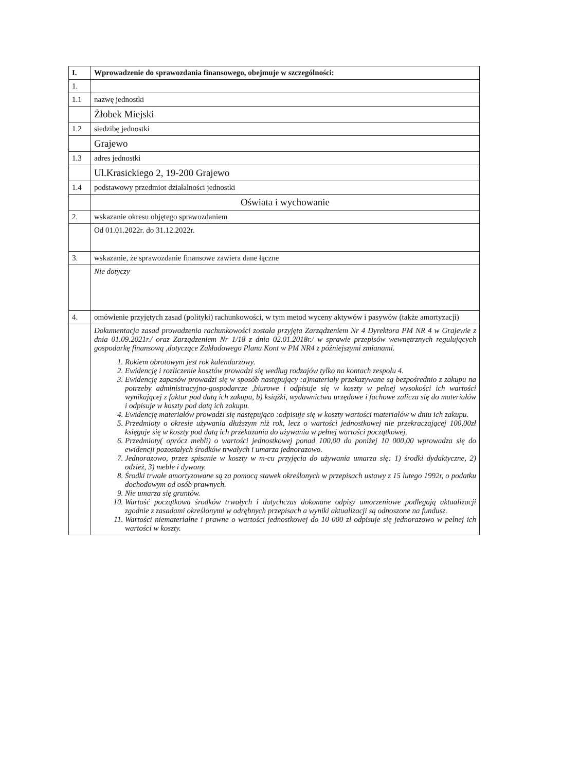| I. | Wprowadzenie do sprawozdania finansowego, obejmuje w szczególności: |
| 1. | |
| 1.1 | nazwę jednostki |
| | Żłobek Miejski |
| 1.2 | siedzibę jednostki |
| | Grajewo |
| 1.3 | adres jednostki |
| | Ul.Krasickiego 2, 19-200 Grajewo |
| 1.4 | podstawowy przedmiot działalności jednostki |
| | Oświata i wychowanie |
| 2. | wskazanie okresu objętego sprawozdaniem |
| | Od 01.01.2022r. do 31.12.2022r. |
| 3. | wskazanie, że sprawozdanie finansowe zawiera dane łączne |
| | Nie dotyczy |
| 4. | omówienie przyjętych zasad (polityki) rachunkowości, w tym metod wyceny aktywów i pasywów (także amortyzacji) |
| | Dokumentacja zasad prowadzenia rachunkowości została przyjęta Zarządzeniem Nr 4 Dyrektora PM NR 4 w Grajewie z dnia 01.09.2021r./ oraz Zarządzeniem Nr 1/18 z dnia 02.01.2018r./ w sprawie przepisów wewnętrznych regulujących gospodarkę finansową ,dotyczące Zakładowego Planu Kont w PM NR4 z późniejszymi zmianami. 1. Rokiem obrotowym jest rok kalendarzowy. 2. Ewidencję i rozliczenie kosztów prowadzi się według rodzajów tylko na kontach zespołu 4. 3. Ewidencję zapasów prowadzi się w sposób następujący :a)materiały przekazywane są bezpośrednio z zakupu na potrzeby administracyjno-gospodarcze ,biurowe i odpisuje się w koszty w pełnej wysokości ich wartości wynikającej z faktur pod datą ich zakupu, b) książki, wydawnictwa urzędowe i fachowe zalicza się do materiałów i odpisuje w koszty pod datą ich zakupu. 4. Ewidencję materiałów prowadzi się następująco :odpisuje się w koszty wartości materiałów w dniu ich zakupu. 5. Przedmioty o okresie używania dłuższym niż rok, lecz o wartości jednostkowej nie przekraczającej 100,00zł księguje się w koszty pod datą ich przekazania do używania w pełnej wartości początkowej. 6. Przedmioty( oprócz mebli) o wartości jednostkowej ponad 100,00 do poniżej 10 000,00 wprowadza się do ewidencji pozostałych środków trwałych i umarza jednorazowo. 7. Jednorazowo, przez spisanie w koszty w m-cu przyjęcia do używania umarza się: 1) środki dydaktyczne, 2) odzież, 3) meble i dywany. 8. Środki trwałe amortyzowane są za pomocą stawek określonych w przepisach ustawy z 15 lutego 1992r, o podatku dochodowym od osób prawnych. 9. Nie umarza się gruntów. 10. Wartość początkowa środków trwałych i dotychczas dokonane odpisy umorzeniowe podlegają aktualizacji zgodnie z zasadami określonymi w odrębnych przepisach a wyniki aktualizacji są odnoszone na fundusz. 11. Wartości niematerialne i prawne o wartości jednostkowej do 10 000 zł odpisuje się jednorazowo w pełnej ich wartości w koszty. |